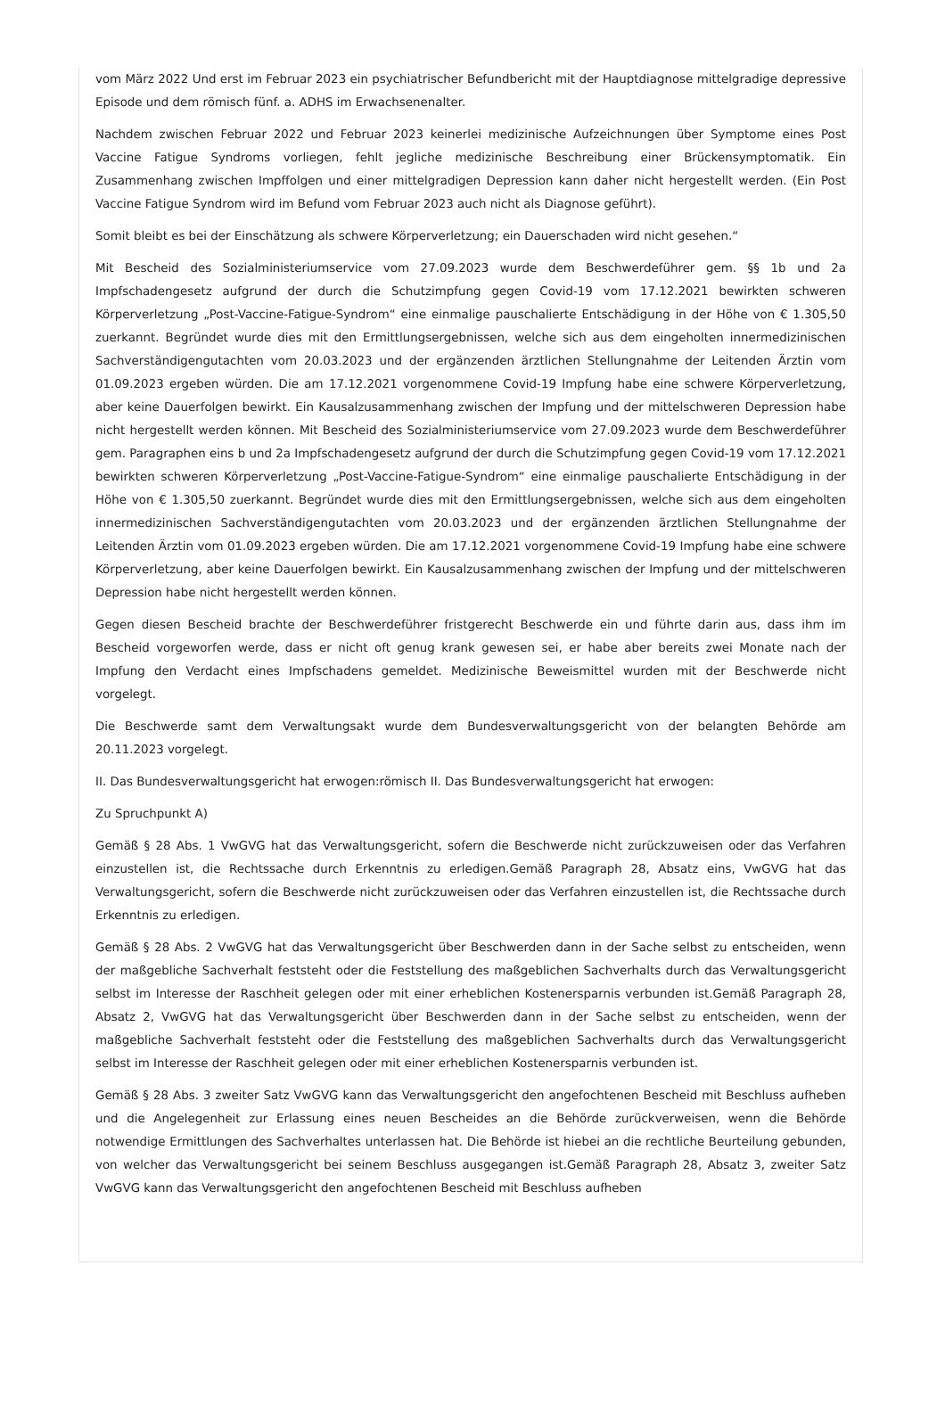vom März 2022 Und erst im Februar 2023 ein psychiatrischer Befundbericht mit der Hauptdiagnose mittelgradige depressive Episode und dem römisch fünf. a. ADHS im Erwachsenenalter.
Nachdem zwischen Februar 2022 und Februar 2023 keinerlei medizinische Aufzeichnungen über Symptome eines Post Vaccine Fatigue Syndroms vorliegen, fehlt jegliche medizinische Beschreibung einer Brückensymptomatik. Ein Zusammenhang zwischen Impffolgen und einer mittelgradigen Depression kann daher nicht hergestellt werden. (Ein Post Vaccine Fatigue Syndrom wird im Befund vom Februar 2023 auch nicht als Diagnose geführt).
Somit bleibt es bei der Einschätzung als schwere Körperverletzung; ein Dauerschaden wird nicht gesehen.“
Mit Bescheid des Sozialministeriumservice vom 27.09.2023 wurde dem Beschwerdeführer gem. §§ 1b und 2a Impfschadengesetz aufgrund der durch die Schutzimpfung gegen Covid-19 vom 17.12.2021 bewirkten schweren Körperverletzung „Post-Vaccine-Fatigue-Syndrom“ eine einmalige pauschalierte Entschädigung in der Höhe von € 1.305,50 zuerkannt. Begründet wurde dies mit den Ermittlungsergebnissen, welche sich aus dem eingeholten innermedizinischen Sachverständigengutachten vom 20.03.2023 und der ergänzenden ärztlichen Stellungnahme der Leitenden Ärztin vom 01.09.2023 ergeben würden. Die am 17.12.2021 vorgenommene Covid-19 Impfung habe eine schwere Körperverletzung, aber keine Dauerfolgen bewirkt. Ein Kausalzusammenhang zwischen der Impfung und der mittelschweren Depression habe nicht hergestellt werden können. Mit Bescheid des Sozialministeriumservice vom 27.09.2023 wurde dem Beschwerdeführer gem. Paragraphen eins b und 2a Impfschadengesetz aufgrund der durch die Schutzimpfung gegen Covid-19 vom 17.12.2021 bewirkten schweren Körperverletzung „Post-Vaccine-Fatigue-Syndrom“ eine einmalige pauschalierte Entschädigung in der Höhe von € 1.305,50 zuerkannt. Begründet wurde dies mit den Ermittlungsergebnissen, welche sich aus dem eingeholten innermedizinischen Sachverständigengutachten vom 20.03.2023 und der ergänzenden ärztlichen Stellungnahme der Leitenden Ärztin vom 01.09.2023 ergeben würden. Die am 17.12.2021 vorgenommene Covid-19 Impfung habe eine schwere Körperverletzung, aber keine Dauerfolgen bewirkt. Ein Kausalzusammenhang zwischen der Impfung und der mittelschweren Depression habe nicht hergestellt werden können.
Gegen diesen Bescheid brachte der Beschwerdeführer fristgerecht Beschwerde ein und führte darin aus, dass ihm im Bescheid vorgeworfen werde, dass er nicht oft genug krank gewesen sei, er habe aber bereits zwei Monate nach der Impfung den Verdacht eines Impfschadens gemeldet. Medizinische Beweismittel wurden mit der Beschwerde nicht vorgelegt.
Die Beschwerde samt dem Verwaltungsakt wurde dem Bundesverwaltungsgericht von der belangten Behörde am 20.11.2023 vorgelegt.
II. Das Bundesverwaltungsgericht hat erwogen:römisch II. Das Bundesverwaltungsgericht hat erwogen:
Zu Spruchpunkt A)
Gemäß § 28 Abs. 1 VwGVG hat das Verwaltungsgericht, sofern die Beschwerde nicht zurückzuweisen oder das Verfahren einzustellen ist, die Rechtssache durch Erkenntnis zu erledigen.Gemäß Paragraph 28, Absatz eins, VwGVG hat das Verwaltungsgericht, sofern die Beschwerde nicht zurückzuweisen oder das Verfahren einzustellen ist, die Rechtssache durch Erkenntnis zu erledigen.
Gemäß § 28 Abs. 2 VwGVG hat das Verwaltungsgericht über Beschwerden dann in der Sache selbst zu entscheiden, wenn der maßgebliche Sachverhalt feststeht oder die Feststellung des maßgeblichen Sachverhalts durch das Verwaltungsgericht selbst im Interesse der Raschheit gelegen oder mit einer erheblichen Kostenersparnis verbunden ist.Gemäß Paragraph 28, Absatz 2, VwGVG hat das Verwaltungsgericht über Beschwerden dann in der Sache selbst zu entscheiden, wenn der maßgebliche Sachverhalt feststeht oder die Feststellung des maßgeblichen Sachverhalts durch das Verwaltungsgericht selbst im Interesse der Raschheit gelegen oder mit einer erheblichen Kostenersparnis verbunden ist.
Gemäß § 28 Abs. 3 zweiter Satz VwGVG kann das Verwaltungsgericht den angefochtenen Bescheid mit Beschluss aufheben und die Angelegenheit zur Erlassung eines neuen Bescheides an die Behörde zurückverweisen, wenn die Behörde notwendige Ermittlungen des Sachverhaltes unterlassen hat. Die Behörde ist hiebei an die rechtliche Beurteilung gebunden, von welcher das Verwaltungsgericht bei seinem Beschluss ausgegangen ist.Gemäß Paragraph 28, Absatz 3, zweiter Satz VwGVG kann das Verwaltungsgericht den angefochtenen Bescheid mit Beschluss aufheben